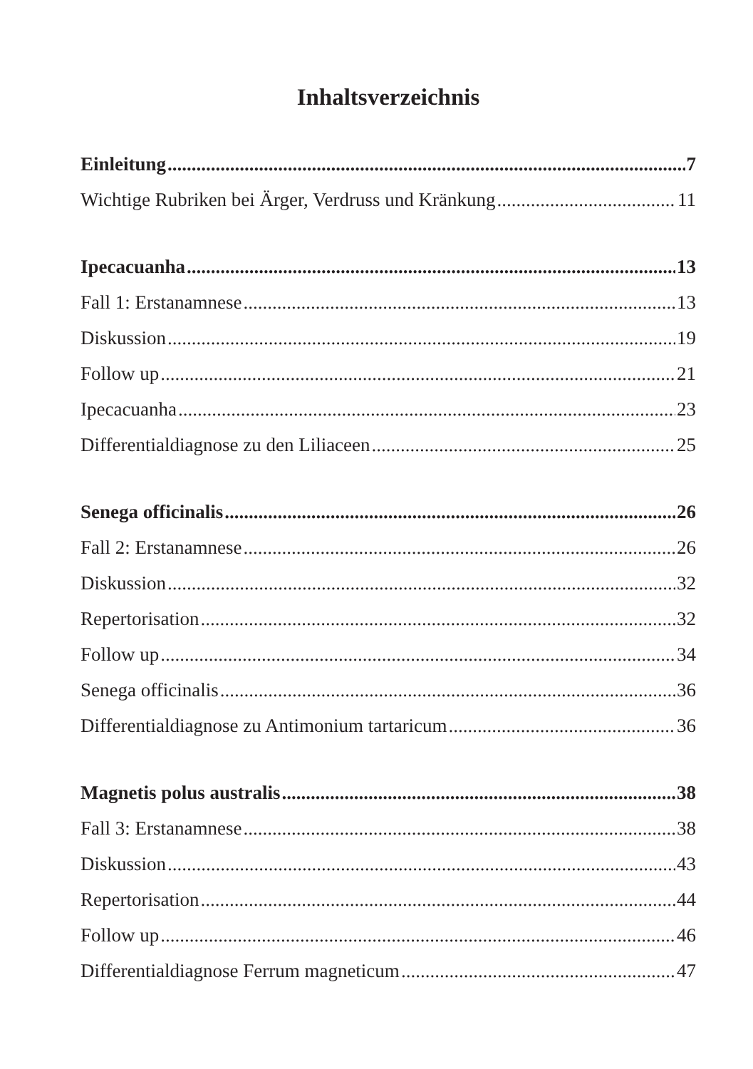Inhaltsverzeichnis
Einleitung 7
Wichtige Rubriken bei Ärger, Verdruss und Kränkung 11
Ipecacuanha 13
Fall 1: Erstanamnese 13
Diskussion 19
Follow up 21
Ipecacuanha 23
Differentialdiagnose zu den Liliaceen 25
Senega officinalis 26
Fall 2: Erstanamnese 26
Diskussion 32
Repertorisation 32
Follow up 34
Senega officinalis 36
Differentialdiagnose zu Antimonium tartaricum 36
Magnetis polus australis 38
Fall 3: Erstanamnese 38
Diskussion 43
Repertorisation 44
Follow up 46
Differentialdiagnose Ferrum magneticum 47